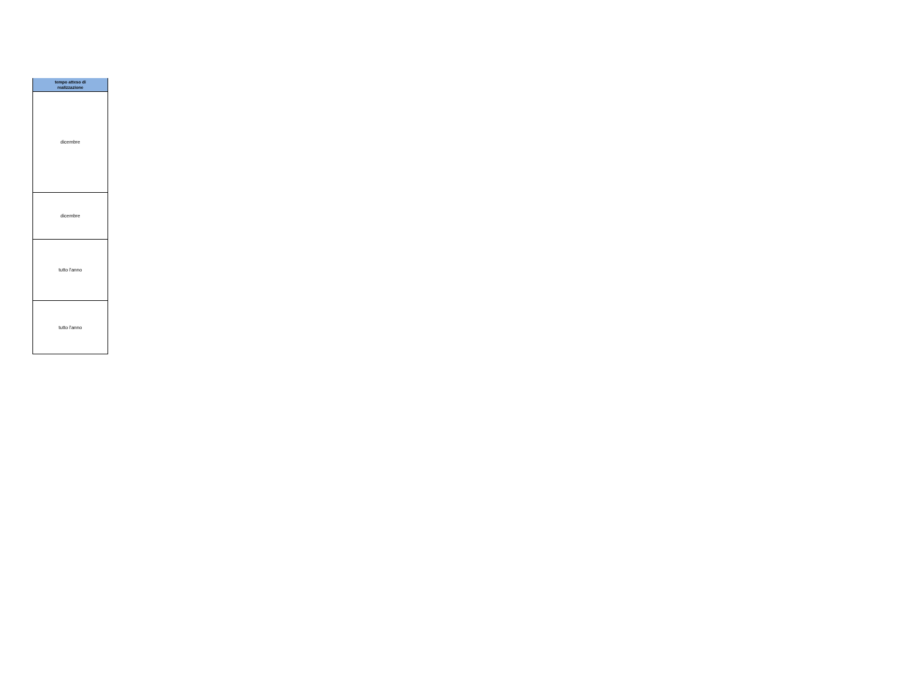| tempo atteso di realizzazione |
| --- |
| dicembre |
| dicembre |
| tutto l'anno |
| tutto l'anno |